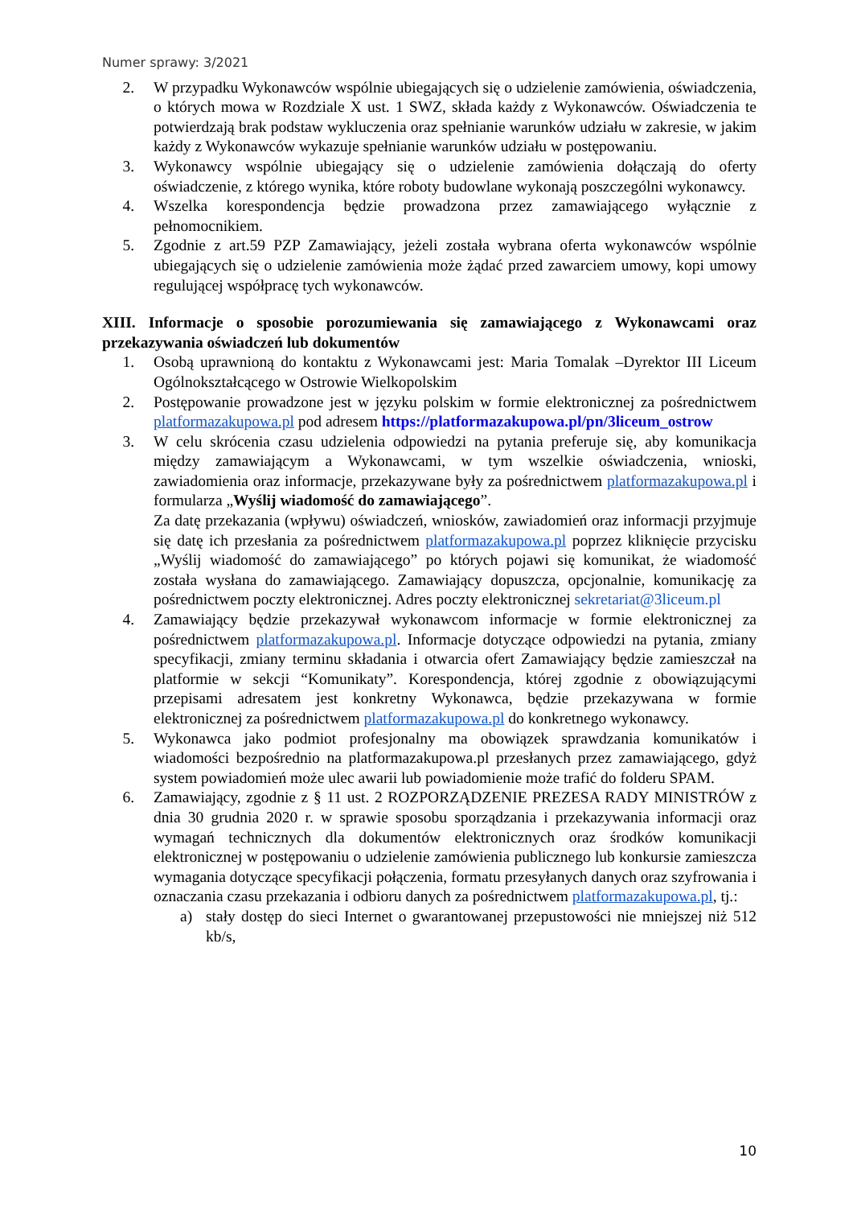Numer sprawy: 3/2021
2. W przypadku Wykonawców wspólnie ubiegających się o udzielenie zamówienia, oświadczenia, o których mowa w Rozdziale X ust. 1 SWZ, składa każdy z Wykonawców. Oświadczenia te potwierdzają brak podstaw wykluczenia oraz spełnianie warunków udziału w zakresie, w jakim każdy z Wykonawców wykazuje spełnianie warunków udziału w postępowaniu.
3. Wykonawcy wspólnie ubiegający się o udzielenie zamówienia dołączają do oferty oświadczenie, z którego wynika, które roboty budowlane wykonają poszczególni wykonawcy.
4. Wszelka korespondencja będzie prowadzona przez zamawiającego wyłącznie z pełnomocnikiem.
5. Zgodnie z art.59 PZP Zamawiający, jeżeli została wybrana oferta wykonawców wspólnie ubiegających się o udzielenie zamówienia może żądać przed zawarciem umowy, kopi umowy regulującej współpracę tych wykonawców.
XIII. Informacje o sposobie porozumiewania się zamawiającego z Wykonawcami oraz przekazywania oświadczeń lub dokumentów
1. Osobą uprawnioną do kontaktu z Wykonawcami jest: Maria Tomalak –Dyrektor III Liceum Ogólnokształcącego w Ostrowie Wielkopolskim
2. Postępowanie prowadzone jest w języku polskim w formie elektronicznej za pośrednictwem platformazakupowa.pl pod adresem https://platformazakupowa.pl/pn/3liceum_ostrow
3. W celu skrócenia czasu udzielenia odpowiedzi na pytania preferuje się, aby komunikacja między zamawiającym a Wykonawcami, w tym wszelkie oświadczenia, wnioski, zawiadomienia oraz informacje, przekazywane były za pośrednictwem platformazakupowa.pl i formularza „Wyślij wiadomość do zamawiającego”.
Za datę przekazania (wpływu) oświadczeń, wniosków, zawiadomień oraz informacji przyjmuje się datę ich przesłania za pośrednictwem platformazakupowa.pl poprzez kliknięcie przycisku „Wyślij wiadomość do zamawiającego” po których pojawi się komunikat, że wiadomość została wysłana do zamawiającego. Zamawiający dopuszcza, opcjonalnie, komunikację za pośrednictwem poczty elektronicznej. Adres poczty elektronicznej sekretariat@3liceum.pl
4. Zamawiający będzie przekazywał wykonawcom informacje w formie elektronicznej za pośrednictwem platformazakupowa.pl. Informacje dotyczące odpowiedzi na pytania, zmiany specyfikacji, zmiany terminu składania i otwarcia ofert Zamawiający będzie zamieszczał na platformie w sekcji “Komunikaty”. Korespondencja, której zgodnie z obowiązującymi przepisami adresatem jest konkretny Wykonawca, będzie przekazywana w formie elektronicznej za pośrednictwem platformazakupowa.pl do konkretnego wykonawcy.
5. Wykonawca jako podmiot profesjonalny ma obowiązek sprawdzania komunikatów i wiadomości bezpośrednio na platformazakupowa.pl przesłanych przez zamawiającego, gdyż system powiadomień może ulec awarii lub powiadomienie może trafić do folderu SPAM.
6. Zamawiający, zgodnie z § 11 ust. 2 ROZPORZĄDZENIE PREZESA RADY MINISTRÓW z dnia 30 grudnia 2020 r. w sprawie sposobu sporządzania i przekazywania informacji oraz wymagań technicznych dla dokumentów elektronicznych oraz środków komunikacji elektronicznej w postępowaniu o udzielenie zamówienia publicznego lub konkursie zamieszcza wymagania dotyczące specyfikacji połączenia, formatu przesyłanych danych oraz szyfrowania i oznaczania czasu przekazania i odbioru danych za pośrednictwem platformazakupowa.pl, tj.:
a) stały dostęp do sieci Internet o gwarantowanej przepustowości nie mniejszej niż 512 kb/s,
10